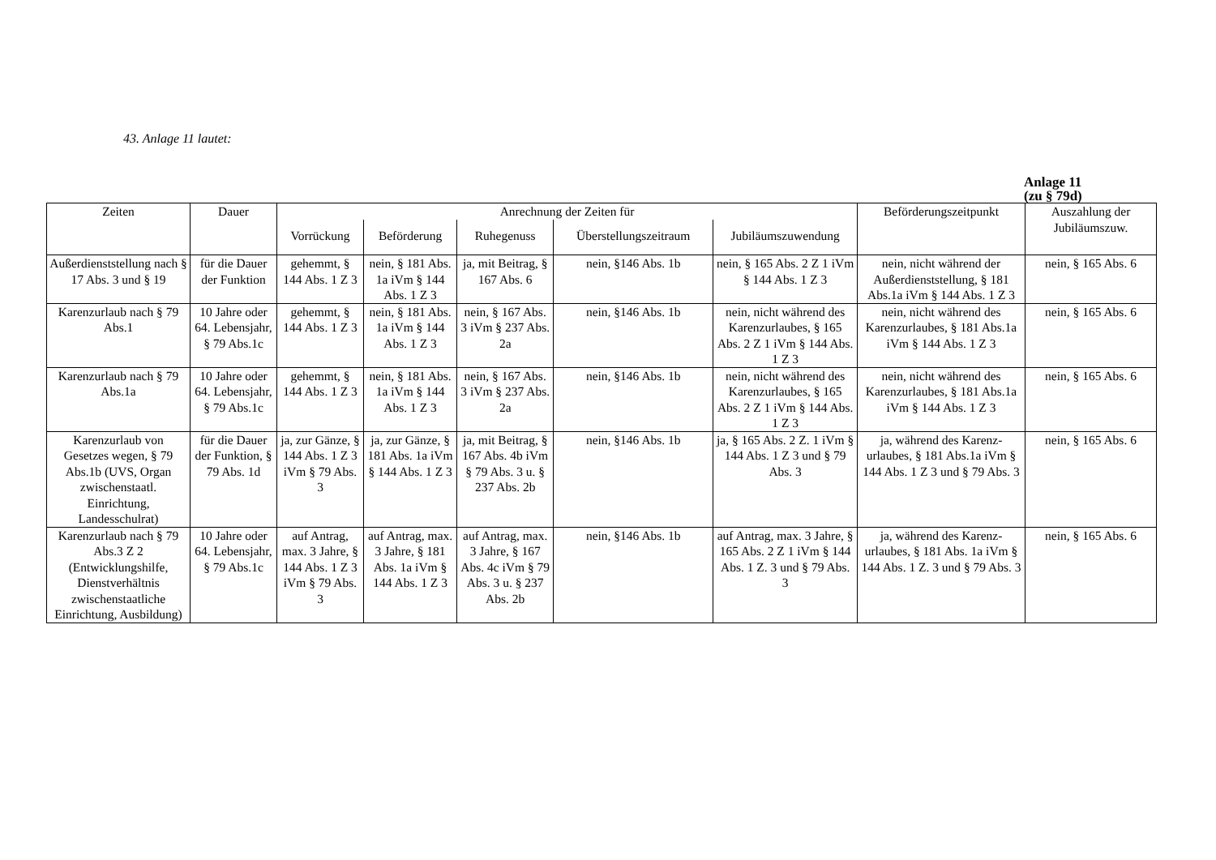43. Anlage 11 lautet:
Anlage 11
(zu § 79d)
| Zeiten | Dauer | Anrechnung der Zeiten für | | | | | Beförderungszeitpunkt | Auszahlung der Jubiläumszuw. |
| --- | --- | --- | --- | --- | --- | --- | --- | --- |
| | | Vorrückung | Beförderung | Ruhegenuss | Überstellungszeitraum | Jubiläumszuwendung | | |
| Außerdienststellung nach § 17 Abs. 3 und § 19 | für die Dauer der Funktion | gehemmt, § 144 Abs. 1 Z 3 | nein, § 181 Abs. 1a iVm § 144 Abs. 1 Z 3 | ja, mit Beitrag, § 167 Abs. 6 | nein, §146 Abs. 1b | nein, § 165 Abs. 2 Z 1 iVm § 144 Abs. 1 Z 3 | nein, nicht während der Außerdienststellung, § 181 Abs.1a iVm § 144 Abs. 1 Z 3 | nein, § 165 Abs. 6 |
| Karenzurlaub nach § 79 Abs.1 | 10 Jahre oder 64. Lebensjahr, § 79 Abs.1c | gehemmt, § 144 Abs. 1 Z 3 | nein, § 181 Abs. 1a iVm § 144 Abs. 1 Z 3 | nein, § 167 Abs. 3 iVm § 237 Abs. 2a | nein, §146 Abs. 1b | nein, nicht während des Karenzurlaubes, § 165 Abs. 2 Z 1 iVm § 144 Abs. 1 Z 3 | nein, nicht während des Karenzurlaubes, § 181 Abs.1a iVm § 144 Abs. 1 Z 3 | nein, § 165 Abs. 6 |
| Karenzurlaub nach § 79 Abs.1a | 10 Jahre oder 64. Lebensjahr, § 79 Abs.1c | gehemmt, § 144 Abs. 1 Z 3 | nein, § 181 Abs. 1a iVm § 144 Abs. 1 Z 3 | nein, § 167 Abs. 3 iVm § 237 Abs. 2a | nein, §146 Abs. 1b | nein, nicht während des Karenzurlaubes, § 165 Abs. 2 Z 1 iVm § 144 Abs. 1 Z 3 | nein, nicht während des Karenzurlaubes, § 181 Abs.1a iVm § 144 Abs. 1 Z 3 | nein, § 165 Abs. 6 |
| Karenzurlaub von Gesetzes wegen, § 79 Abs.1b (UVS, Organ zwischenstaatl. Einrichtung, Landesschulrat) | für die Dauer der Funktion, § 79 Abs. 1d | ja, zur Gänze, § 144 Abs. 1 Z 3 iVm § 79 Abs. 3 | ja, zur Gänze, § 181 Abs. 1a iVm § 144 Abs. 1 Z 3 | ja, mit Beitrag, § 167 Abs. 4b iVm § 79 Abs. 3 u. § 237 Abs. 2b | nein, §146 Abs. 1b | ja, § 165 Abs. 2 Z. 1 iVm § 144 Abs. 1 Z 3 und § 79 Abs. 3 | ja, während des Karenz-urlaubes, § 181 Abs.1a iVm § 144 Abs. 1 Z 3 und § 79 Abs. 3 | nein, § 165 Abs. 6 |
| Karenzurlaub nach § 79 Abs.3 Z 2 (Entwicklungshilfe, Dienstverhältnis zwischenstaatliche Einrichtung, Ausbildung) | 10 Jahre oder 64. Lebensjahr, § 79 Abs.1c | auf Antrag, max. 3 Jahre, § 144 Abs. 1 Z 3 iVm § 79 Abs. 3 | auf Antrag, max. 3 Jahre, § 181 Abs. 1a iVm § 144 Abs. 1 Z 3 | auf Antrag, max. 3 Jahre, § 167 Abs. 4c iVm § 79 Abs. 3 u. § 237 Abs. 2b | nein, §146 Abs. 1b | auf Antrag, max. 3 Jahre, § 165 Abs. 2 Z 1 iVm § 144 Abs. 1 Z. 3 und § 79 Abs. 3 | ja, während des Karenz-urlaubes, § 181 Abs. 1a iVm § 144 Abs. 1 Z. 3 und § 79 Abs. 3 | nein, § 165 Abs. 6 |